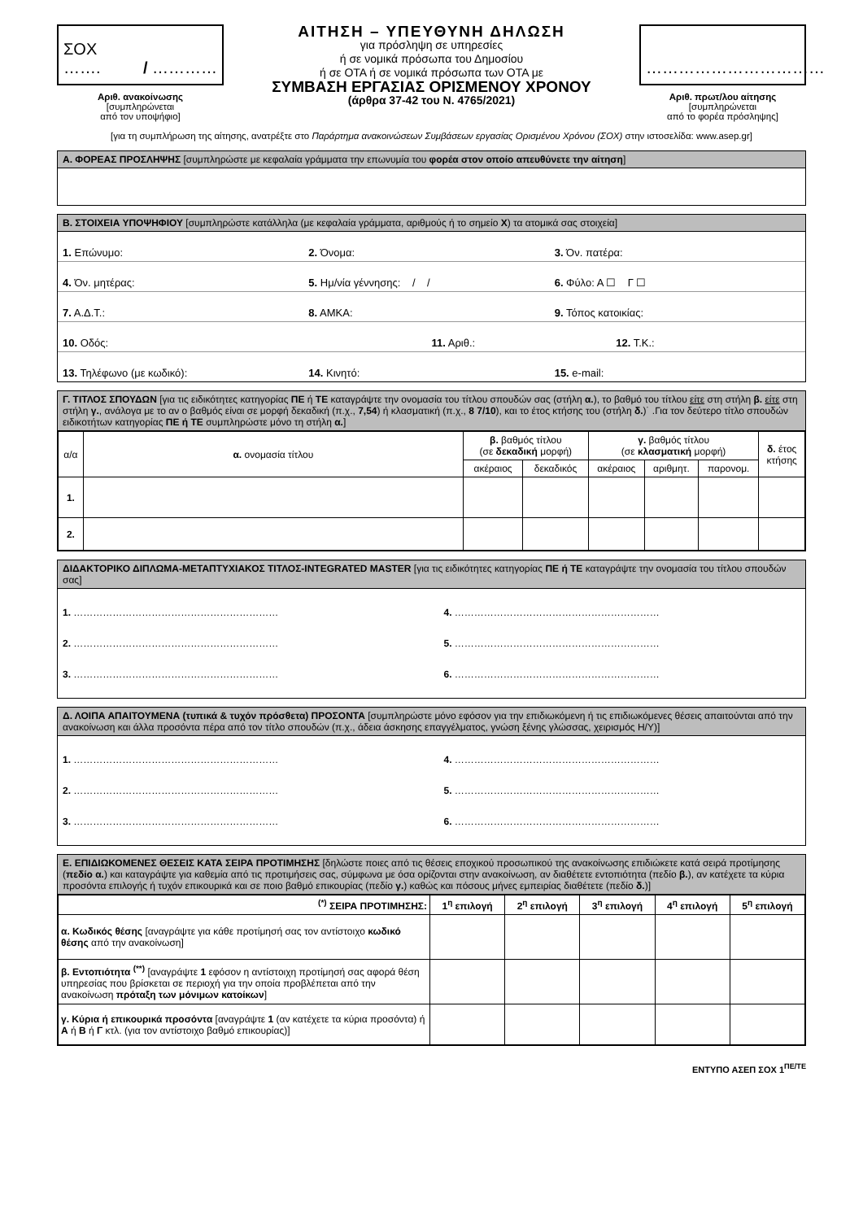ΣΟΧ ……. / …………
Αριθ. ανακοίνωσης
[συμπληρώνεται
από τον υποψήφιο]
ΑΙΤΗΣΗ – ΥΠΕΥΘΥΝΗ ΔΗΛΩΣΗ
για πρόσληψη σε υπηρεσίες
ή σε νομικά πρόσωπα του Δημοσίου
ή σε ΟΤΑ ή σε νομικά πρόσωπα των ΟΤΑ με
ΣΥΜΒΑΣΗ ΕΡΓΑΣΙΑΣ ΟΡΙΣΜΕΝΟΥ ΧΡΟΝΟΥ
(άρθρα 37-42 του Ν. 4765/2021)
……………………………
Αριθ. πρωτ/λου αίτησης
[συμπληρώνεται
από το φορέα πρόσληψης]
[για τη συμπλήρωση της αίτησης, ανατρέξτε στο Παράρτημα ανακοινώσεων Συμβάσεων εργασίας Ορισμένου Χρόνου (ΣΟΧ) στην ιστοσελίδα: www.asep.gr]
Α. ΦΟΡΕΑΣ ΠΡΟΣΛΗΨΗΣ [συμπληρώστε με κεφαλαία γράμματα την επωνυμία του φορέα στον οποίο απευθύνετε την αίτηση]
Β. ΣΤΟΙΧΕΙΑ ΥΠΟΨΗΦΙΟΥ [συμπληρώστε κατάλληλα (με κεφαλαία γράμματα, αριθμούς ή το σημείο Χ) τα ατομικά σας στοιχεία]
1. Επώνυμο: 2. Όνομα: 3. Όν. πατέρα:
4. Όν. μητέρας: 5. Ημ/νία γέννησης: / / 6. Φύλο: Α ☐ Γ ☐
7. Α.Δ.Τ.: 8. ΑΜΚΑ: 9. Τόπος κατοικίας:
10. Οδός: 11. Αριθ.: 12. Τ.Κ.:
13. Τηλέφωνο (με κωδικό): 14. Κινητό: 15. e-mail:
Γ. ΤΙΤΛΟΣ ΣΠΟΥΔΩΝ [για τις ειδικότητες κατηγορίας ΠΕ ή ΤΕ καταγράψτε την ονομασία του τίτλου σπουδών σας (στήλη α.), το βαθμό του τίτλου είτε στη στήλη β. είτε στη στήλη γ., ανάλογα με το αν ο βαθμός είναι σε μορφή δεκαδική (π.χ., 7,54) ή κλασματική (π.χ., 8 7/10), και το έτος κτήσης του (στήλη δ.)˙ .Για τον δεύτερο τίτλο σπουδών ειδικοτήτων κατηγορίας ΠΕ ή ΤΕ συμπληρώστε μόνο τη στήλη α.]
| α/α | α. ονομασία τίτλου | β. βαθμός τίτλου (σε δεκαδική μορφή) | | γ. βαθμός τίτλου (σε κλασματική μορφή) | | | δ. έτος κτήσης |
| --- | --- | --- | --- | --- | --- | --- | --- |
| | | ακέραιος | δεκαδικός | ακέραιος | αριθμητ. | παρονομ. | |
| 1. | | | | | | | |
| 2. | | | | | | | |
ΔΙΔΑΚΤΟΡΙΚΟ ΔΙΠΛΩΜΑ-ΜΕΤΑΠΤΥΧΙΑΚΟΣ ΤΙΤΛΟΣ-INTEGRATED MASTER [για τις ειδικότητες κατηγορίας ΠΕ ή ΤΕ καταγράψτε την ονομασία του τίτλου σπουδών σας]
1. ………………………………………………………
4. ………………………………………………………
2. ………………………………………………………
5. ………………………………………………………
3. ………………………………………………………
6. ………………………………………………………
Δ. ΛΟΙΠΑ ΑΠΑΙΤΟΥΜΕΝΑ (τυπικά & τυχόν πρόσθετα) ΠΡΟΣΟΝΤΑ [συμπληρώστε μόνο εφόσον για την επιδιωκόμενη ή τις επιδιωκόμενες θέσεις απαιτούνται από την ανακοίνωση και άλλα προσόντα πέρα από τον τίτλο σπουδών (π.χ., άδεια άσκησης επαγγέλματος, γνώση ξένης γλώσσας, χειρισμός Η/Υ)]
1. ………………………………………………………
4. ………………………………………………………
2. ………………………………………………………
5. ………………………………………………………
3. ………………………………………………………
6. ………………………………………………………
Ε. ΕΠΙΔΙΩΚΟΜΕΝΕΣ ΘΕΣΕΙΣ ΚΑΤΑ ΣΕΙΡΑ ΠΡΟΤΙΜΗΣΗΣ [δηλώστε ποιες από τις θέσεις εποχικού προσωπικού της ανακοίνωσης επιδιώκετε κατά σειρά προτίμησης (πεδίο α.) και καταγράψτε για καθεμία από τις προτιμήσεις σας, σύμφωνα με όσα ορίζονται στην ανακοίνωση, αν διαθέτετε εντοπιότητα (πεδίο β.), αν κατέχετε τα κύρια προσόντα επιλογής ή τυχόν επικουρικά και σε ποιο βαθμό επικουρίας (πεδίο γ.) καθώς και πόσους μήνες εμπειρίας διαθέτετε (πεδίο δ.)]
| <sup>(*)</sup> ΣΕΙΡΑ ΠΡΟΤΙΜΗΣΗΣ: | 1<sup>η</sup> επιλογή | 2<sup>η</sup> επιλογή | 3<sup>η</sup> επιλογή | 4<sup>η</sup> επιλογή | 5<sup>η</sup> επιλογή |
| --- | --- | --- | --- | --- | --- |
| α. Κωδικός θέσης [αναγράψτε για κάθε προτίμησή σας τον αντίστοιχο κωδικό θέσης από την ανακοίνωση] | | | | | |
| β. Εντοπιότητα <sup>(**)</sup> [αναγράψτε 1 εφόσον η αντίστοιχη προτίμησή σας αφορά θέση υπηρεσίας που βρίσκεται σε περιοχή για την οποία προβλέπεται από την ανακοίνωση πρόταξη των μόνιμων κατοίκων ] | | | | | |
| γ. Κύρια ή επικουρικά προσόντα [αναγράψτε 1 (αν κατέχετε τα κύρια προσόντα) ή Α ή Β ή Γ κτλ. (για τον αντίστοιχο βαθμό επικουρίας)] | | | | | |
ΕΝΤΥΠΟ ΑΣΕΠ ΣΟΧ 1<sup>ΠΕ/ΤΕ</sup>